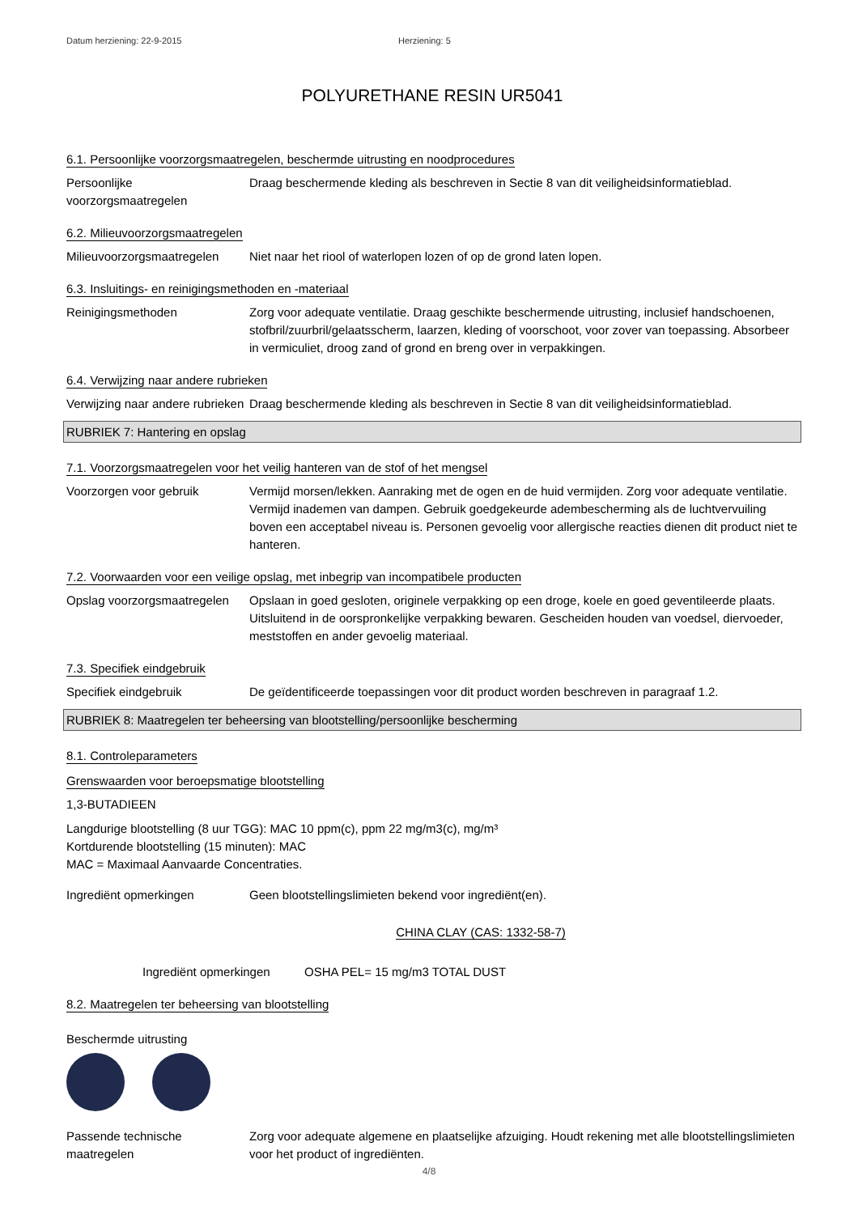Datum herziening: 22-9-2015 Herziening: 5
POLYURETHANE RESIN UR5041
6.1. Persoonlijke voorzorgsmaatregelen, beschermde uitrusting en noodprocedures
Persoonlijke voorzorgsmaatregelen
Draag beschermende kleding als beschreven in Sectie 8 van dit veiligheidsinformatieblad.
6.2. Milieuvoorzorgsmaatregelen
Milieuvoorzorgsmaatregelen
Niet naar het riool of waterlopen lozen of op de grond laten lopen.
6.3. Insluitings- en reinigingsmethoden en -materiaal
Reinigingsmethoden Zorg voor adequate ventilatie. Draag geschikte beschermende uitrusting, inclusief handschoenen, stofbril/zuurbril/gelaatsscherm, laarzen, kleding of voorschoot, voor zover van toepassing. Absorbeer in vermiculiet, droog zand of grond en breng over in verpakkingen.
6.4. Verwijzing naar andere rubrieken
Verwijzing naar andere rubrieken
Draag beschermende kleding als beschreven in Sectie 8 van dit veiligheidsinformatieblad.
RUBRIEK 7: Hantering en opslag
7.1. Voorzorgsmaatregelen voor het veilig hanteren van de stof of het mengsel
Voorzorgen voor gebruik Vermijd morsen/lekken. Aanraking met de ogen en de huid vermijden. Zorg voor adequate ventilatie. Vermijd inademen van dampen. Gebruik goedgekeurde adembescherming als de luchtvervuiling boven een acceptabel niveau is. Personen gevoelig voor allergische reacties dienen dit product niet te hanteren.
7.2. Voorwaarden voor een veilige opslag, met inbegrip van incompatibele producten
Opslag voorzorgsmaatregelen
Opslaan in goed gesloten, originele verpakking op een droge, koele en goed geventileerde plaats. Uitsluitend in de oorspronkelijke verpakking bewaren. Gescheiden houden van voedsel, diervoeder, meststoffen en ander gevoelig materiaal.
7.3. Specifiek eindgebruik
Specifiek eindgebruik De geïdentificeerde toepassingen voor dit product worden beschreven in paragraaf 1.2.
RUBRIEK 8: Maatregelen ter beheersing van blootstelling/persoonlijke bescherming
8.1. Controleparameters
Grenswaarden voor beroepsmatige blootstelling
1,3-BUTADIEEN
Langdurige blootstelling (8 uur TGG): MAC 10 ppm(c), ppm 22 mg/m3(c), mg/m³
Kortdurende blootstelling (15 minuten): MAC
MAC = Maximaal Aanvaarde Concentraties.
Ingrediënt opmerkingen Geen blootstellingslimieten bekend voor ingrediënt(en).
CHINA CLAY (CAS: 1332-58-7)
Ingrediënt opmerkingen OSHA PEL= 15 mg/m3 TOTAL DUST
8.2. Maatregelen ter beheersing van blootstelling
Beschermde uitrusting
Passende technische maatregelen
Zorg voor adequate algemene en plaatselijke afzuiging. Houdt rekening met alle blootstellingslimieten voor het product of ingrediënten.
4/8